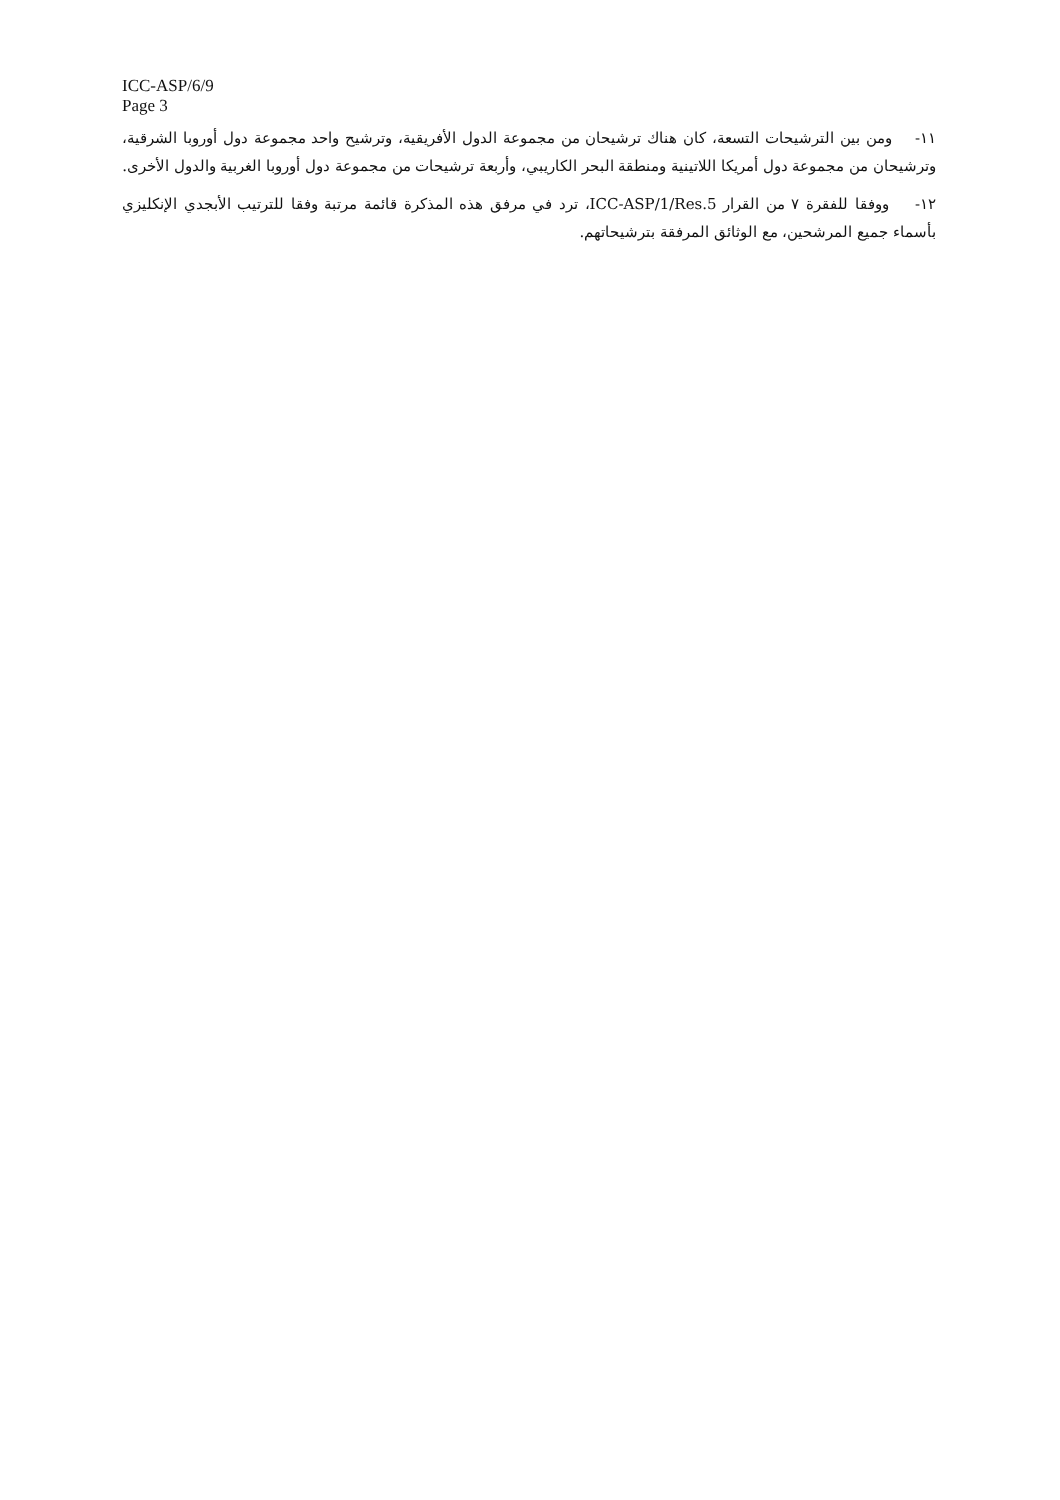ICC-ASP/6/9
Page 3
١١- ومن بين الترشيحات التسعة، كان هناك ترشيحان من مجموعة الدول الأفريقية، وترشيح واحد مجموعة دول أوروبا الشرقية، وترشيحان من مجموعة دول أمريكا اللاتينية ومنطقة البحر الكاريبي، وأربعة ترشيحات من مجموعة دول أوروبا الغربية والدول الأخرى.
١٢- ووفقا للفقرة ٧ من القرار ICC-ASP/1/Res.5، ترد في مرفق هذه المذكرة قائمة مرتبة وفقا للترتيب الأبجدي الإنكليزي بأسماء جميع المرشحين، مع الوثائق المرفقة بترشيحاتهم.